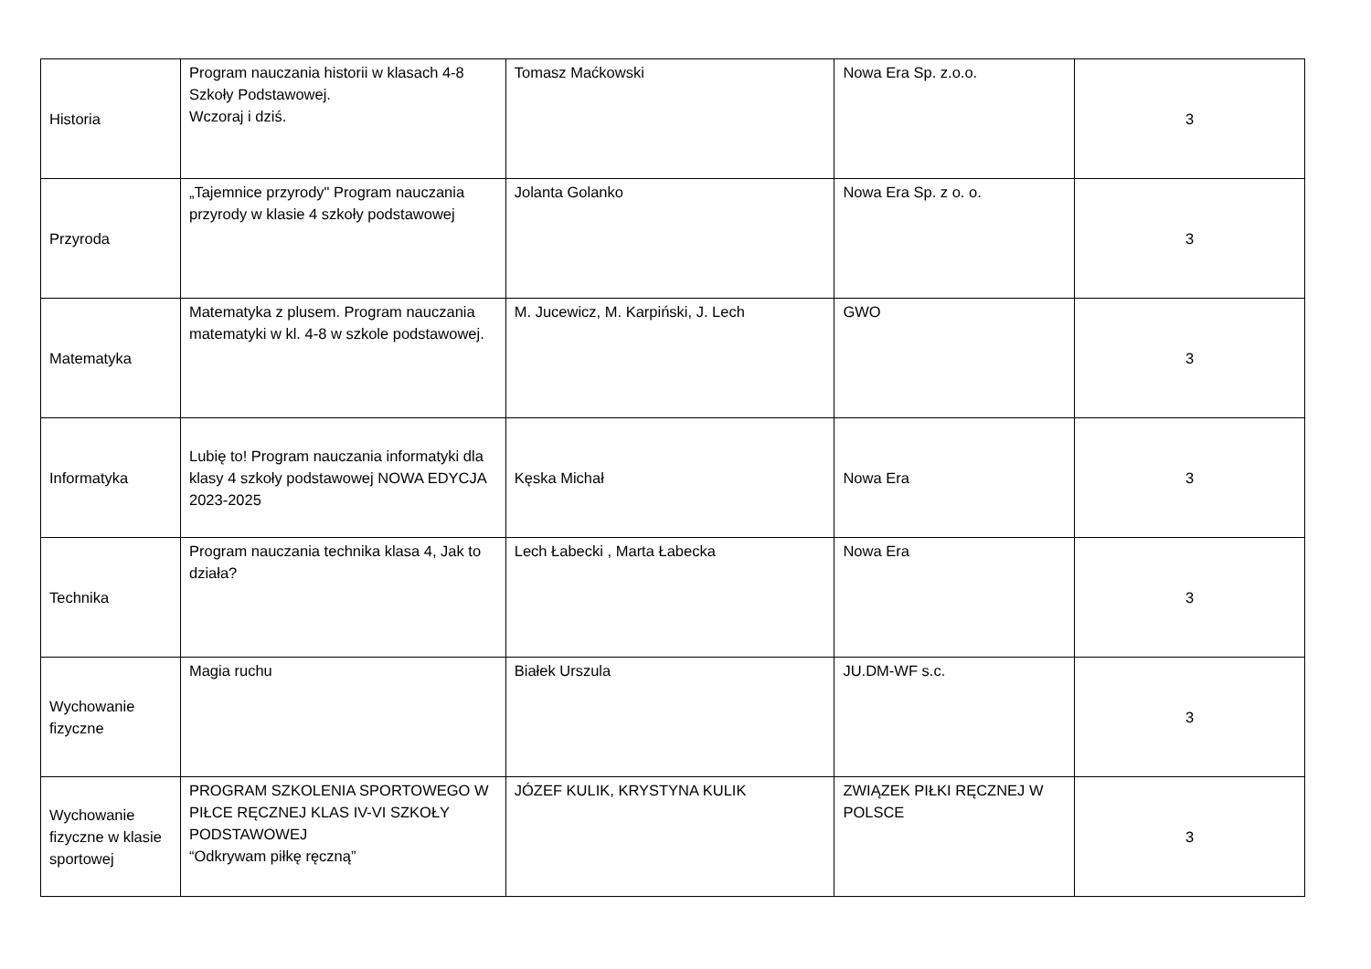| Historia | Program nauczania historii w klasach 4-8 Szkoły Podstawowej. Wczoraj i dziś. | Tomasz Maćkowski | Nowa Era Sp. z.o.o. | 3 |
| Przyroda | „Tajemnice przyrody" Program nauczania przyrody w klasie 4 szkoły podstawowej | Jolanta Golanko | Nowa Era Sp. z o. o. | 3 |
| Matematyka | Matematyka z plusem. Program nauczania matematyki w kl. 4-8 w szkole podstawowej. | M. Jucewicz, M. Karpiński, J. Lech | GWO | 3 |
| Informatyka | Lubię to! Program nauczania informatyki dla klasy 4 szkoły podstawowej NOWA EDYCJA 2023-2025 | Kęska Michał | Nowa Era | 3 |
| Technika | Program nauczania technika klasa 4, Jak to działa? | Lech Łabecki , Marta Łabecka | Nowa Era | 3 |
| Wychowanie fizyczne | Magia ruchu | Białek Urszula | JU.DM-WF s.c. | 3 |
| Wychowanie fizyczne w klasie sportowej | PROGRAM SZKOLENIA SPORTOWEGO W PIŁCE RĘCZNEJ KLAS IV-VI SZKOŁY PODSTAWOWEJ “Odkrywam piłkę ręczną” | JÓZEF KULIK, KRYSTYNA KULIK | ZWIĄZEK PIŁKI RĘCZNEJ W POLSCE | 3 |